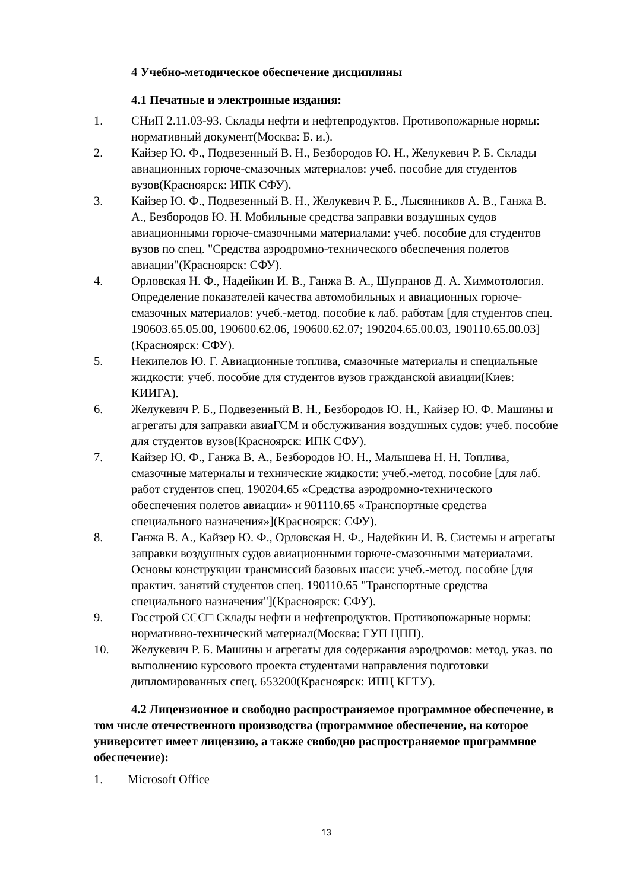4 Учебно-методическое обеспечение дисциплины
4.1 Печатные и электронные издания:
1. СНиП 2.11.03-93. Склады нефти и нефтепродуктов. Противопожарные нормы: нормативный документ(Москва: Б. и.).
2. Кайзер Ю. Ф., Подвезенный В. Н., Безбородов Ю. Н., Желукевич Р. Б. Склады авиационных горюче-смазочных материалов: учеб. пособие для студентов вузов(Красноярск: ИПК СФУ).
3. Кайзер Ю. Ф., Подвезенный В. Н., Желукевич Р. Б., Лысянников А. В., Ганжа В. А., Безбородов Ю. Н. Мобильные средства заправки воздушных судов авиационными горюче-смазочными материалами: учеб. пособие для студентов вузов по спец. "Средства аэродромно-технического обеспечения полетов авиации"(Красноярск: СФУ).
4. Орловская Н. Ф., Надейкин И. В., Ганжа В. А., Шупранов Д. А. Химмотология. Определение показателей качества автомобильных и авиационных горюче-смазочных материалов: учеб.-метод. пособие к лаб. работам [для студентов спец. 190603.65.05.00, 190600.62.06, 190600.62.07; 190204.65.00.03, 190110.65.00.03](Красноярск: СФУ).
5. Некипелов Ю. Г. Авиационные топлива, смазочные материалы и специальные жидкости: учеб. пособие для студентов вузов гражданской авиации(Киев: КИИГА).
6. Желукевич Р. Б., Подвезенный В. Н., Безбородов Ю. Н., Кайзер Ю. Ф. Машины и агрегаты для заправки авиаГСМ и обслуживания воздушных судов: учеб. пособие для студентов вузов(Красноярск: ИПК СФУ).
7. Кайзер Ю. Ф., Ганжа В. А., Безбородов Ю. Н., Малышева Н. Н. Топлива, смазочные материалы и технические жидкости: учеб.-метод. пособие [для лаб. работ студентов спец. 190204.65 «Средства аэродромно-технического обеспечения полетов авиации» и 901110.65 «Транспортные средства специального назначения»](Красноярск: СФУ).
8. Ганжа В. А., Кайзер Ю. Ф., Орловская Н. Ф., Надейкин И. В. Системы и агрегаты заправки воздушных судов авиационными горюче-смазочными материалами. Основы конструкции трансмиссий базовых шасси: учеб.-метод. пособие [для практич. занятий студентов спец. 190110.65 "Транспортные средства специального назначения"](Красноярск: СФУ).
9. Госстрой ССС□ Склады нефти и нефтепродуктов. Противопожарные нормы: нормативно-технический материал(Москва: ГУП ЦПП).
10. Желукевич Р. Б. Машины и агрегаты для содержания аэродромов: метод. указ. по выполнению курсового проекта студентами направления подготовки дипломированных спец. 653200(Красноярск: ИПЦ КГТУ).
4.2 Лицензионное и свободно распространяемое программное обеспечение, в том числе отечественного производства (программное обеспечение, на которое университет имеет лицензию, а также свободно распространяемое программное обеспечение):
1. Microsoft Office
13